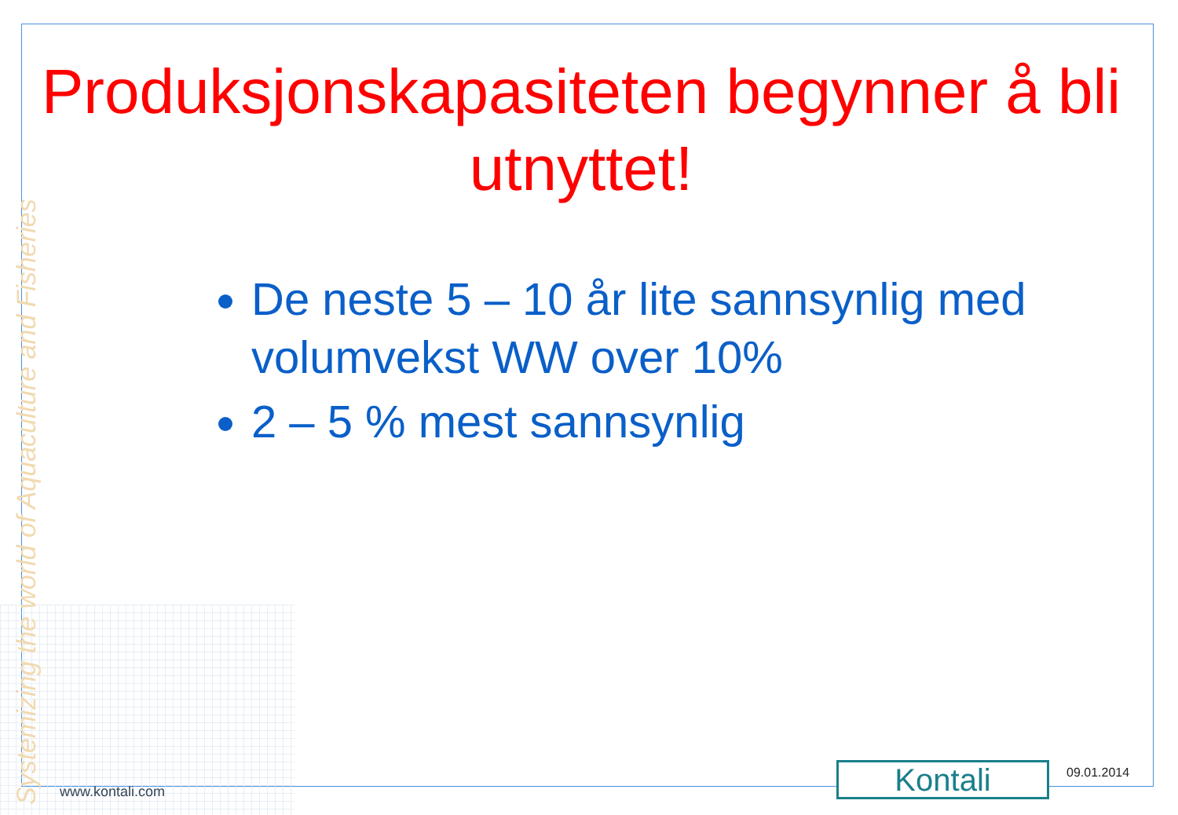Systemizing the world of Aquaculture and Fisheries
Produksjonskapasiteten begynner å bli utnyttet!
De neste 5 – 10 år lite sannsynlig med volumvekst WW over 10%
2 – 5 % mest sannsynlig
www.kontali.com Kontali 09.01.2014